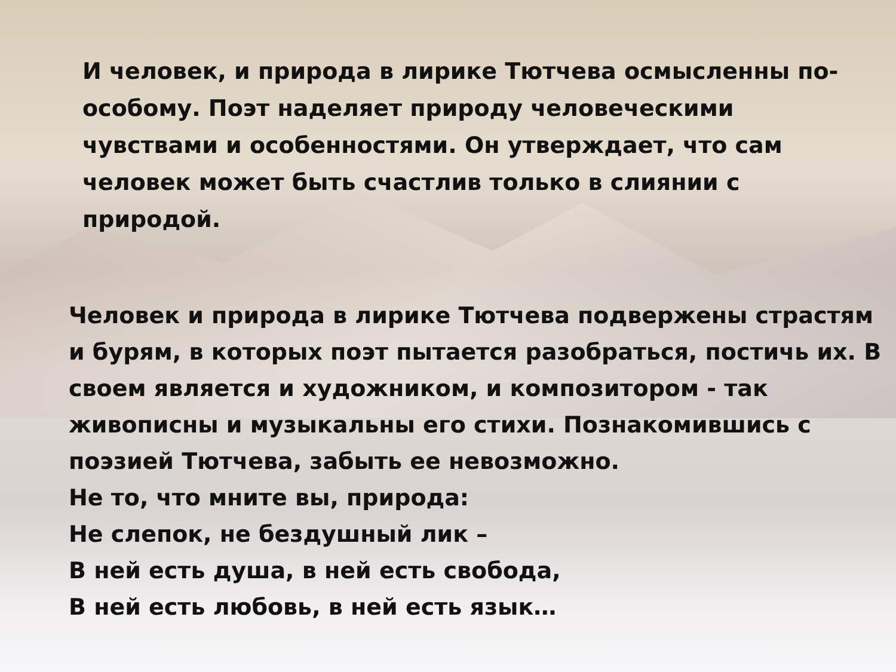И человек, и природа в лирике Тютчева осмысленны по-особому. Поэт наделяет природу человеческими чувствами и особенностями. Он утверждает, что сам человек может быть счастлив только в слиянии с природой.
Человек и природа в лирике Тютчева подвержены страстям и бурям, в которых поэт пытается разобраться, постичь их. В своем является и художником, и композитором - так живописны и музыкальны его стихи. Познакомившись с поэзией Тютчева, забыть ее невозможно.
Не то, что мните вы, природа:
Не слепок, не бездушный лик –
В ней есть душа, в ней есть свобода,
В ней есть любовь, в ней есть язык…